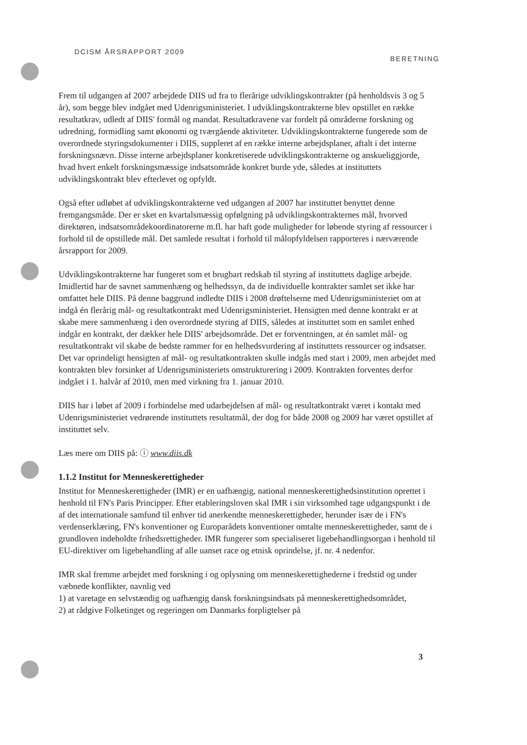DCISM ÅRSRAPPORT 2009 BERETNING
Frem til udgangen af 2007 arbejdede DIIS ud fra to flerårige udviklingskontrakter (på henholdsvis 3 og 5 år), som begge blev indgået med Udenrigsministeriet. I udviklingskontrakterne blev opstillet en række resultatkrav, udledt af DIIS' formål og mandat. Resultatkravene var fordelt på områderne forskning og udredning, formidling samt økonomi og tværgående aktiviteter. Udviklingskontrakterne fungerede som de overordnede styringsdokumenter i DIIS, suppleret af en række interne arbejdsplaner, aftalt i det interne forskningsnævn. Disse interne arbejdsplaner konkretiserede udviklingskontrakterne og anskueliggjorde, hvad hvert enkelt forskningsmæssige indsatsområde konkret burde yde, således at instituttets udviklingskontrakt blev efterlevet og opfyldt.
Også efter udløbet af udviklingskontrakterne ved udgangen af 2007 har instituttet benyttet denne fremgangsmåde. Der er sket en kvartalsmæssig opfølgning på udviklingskontrakternes mål, hvorved direktøren, indsatsområdekoordinatorerne m.fl. har haft gode muligheder for løbende styring af ressourcer i forhold til de opstillede mål. Det samlede resultat i forhold til målopfyldelsen rapporteres i nærværende årsrapport for 2009.
Udviklingskontrakterne har fungeret som et brugbart redskab til styring af instituttets daglige arbejde. Imidlertid har de savnet sammenhæng og helhedssyn, da de individuelle kontrakter samlet set ikke har omfattet hele DIIS. På denne baggrund indledte DIIS i 2008 drøftelserne med Udenrigsministeriet om at indgå én flerårig mål- og resultatkontrakt med Udenrigsministeriet. Hensigten med denne kontrakt er at skabe mere sammenhæng i den overordnede styring af DIIS, således at instituttet som en samlet enhed indgår en kontrakt, der dækker hele DIIS' arbejdsområde. Det er forventningen, at én samlet mål- og resultatkontrakt vil skabe de bedste rammer for en helhedsvurdering af instituttets ressourcer og indsatser. Det var oprindeligt hensigten af mål- og resultatkontrakten skulle indgås med start i 2009, men arbejdet med kontrakten blev forsinket af Udenrigsministeriets omstrukturering i 2009. Kontrakten forventes derfor indgået i 1. halvår af 2010, men med virkning fra 1. januar 2010.
DIIS har i løbet af 2009 i forbindelse med udarbejdelsen af mål- og resultatkontrakt været i kontakt med Udenrigsministeriet vedrørende instituttets resultatmål, der dog for både 2008 og 2009 har været opstillet af instituttet selv.
Læs mere om DIIS på: ⓘ www.diis.dk
1.1.2 Institut for Menneskerettigheder
Institut for Menneskerettigheder (IMR) er en uafhængig, national menneskerettighedsinstitution oprettet i henhold til FN's Paris Principper. Efter etableringsloven skal IMR i sin virksomhed tage udgangspunkt i de af det internationale samfund til enhver tid anerkendte menneskerettigheder, herunder især de i FN's verdenserklæring, FN's konventioner og Europarådets konventioner omtalte menneskerettigheder, samt de i grundloven indeholdte frihedsrettigheder. IMR fungerer som specialiseret ligebehandlingsorgan i henhold til EU-direktiver om ligebehandling af alle uanset race og etnisk oprindelse, jf. nr. 4 nedenfor.
IMR skal fremme arbejdet med forskning i og oplysning om menneskerettighederne i fredstid og under væbnede konflikter, navnlig ved
1) at varetage en selvstændig og uafhængig dansk forskningsindsats på menneskerettighedsområdet,
2) at rådgive Folketinget og regeringen om Danmarks forpligtelser på
3